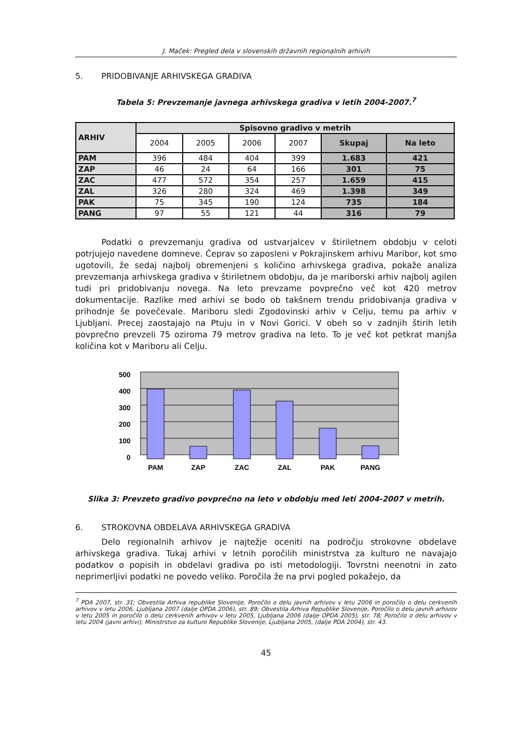J. Maček: Pregled dela v slovenskih državnih regionalnih arhivih
5. PRIDOBIVANJE ARHIVSKEGA GRADIVA
Tabela 5: Prevzemanje javnega arhivskega gradiva v letih 2004-2007.<sup>7</sup>
| ARHIV | Spisovno gradivo v metrih | | | | | |
| --- | --- | --- | --- | --- | --- | --- |
| | 2004 | 2005 | 2006 | 2007 | Skupaj | Na leto |
| PAM | 396 | 484 | 404 | 399 | 1.683 | 421 |
| ZAP | 46 | 24 | 64 | 166 | 301 | 75 |
| ZAC | 477 | 572 | 354 | 257 | 1.659 | 415 |
| ZAL | 326 | 280 | 324 | 469 | 1.398 | 349 |
| PAK | 75 | 345 | 190 | 124 | 735 | 184 |
| PANG | 97 | 55 | 121 | 44 | 316 | 79 |
Podatki o prevzemanju gradiva od ustvarjalcev v štiriletnem obdobju v celoti potrjujejo navedene domneve. Čeprav so zaposleni v Pokrajinskem arhivu Maribor, kot smo ugotovili, že sedaj najbolj obremenjeni s količino arhivskega gradiva, pokaže analiza prevzemanja arhivskega gradiva v štiriletnem obdobju, da je mariborski arhiv najbolj agilen tudi pri pridobivanju novega. Na leto prevzame povprečno več kot 420 metrov dokumentacije. Razlike med arhivi se bodo ob takšnem trendu pridobivanja gradiva v prihodnje še povečevale. Mariboru sledi Zgodovinski arhiv v Celju, temu pa arhiv v Ljubljani. Precej zaostajajo na Ptuju in v Novi Gorici. V obeh so v zadnjih štirih letih povprečno prevzeli 75 oziroma 79 metrov gradiva na leto. To je več kot petkrat manjša količina kot v Mariboru ali Celju.
500
400
300
200
100
0
PAM
ZAP
ZAC
ZAL
PAK
PANG
Slika 3: Prevzeto gradivo povprečno na leto v obdobju med leti 2004-2007 v metrih.
6. STROKOVNA OBDELAVA ARHIVSKEGA GRADIVA
Delo regionalnih arhivov je najtežje oceniti na področju strokovne obdelave arhivskega gradiva. Tukaj arhivi v letnih poročilih ministrstva za kulturo ne navajajo podatkov o popisih in obdelavi gradiva po isti metodologiji. Tovrstni neenotni in zato neprimerljivi podatki ne povedo veliko. Poročila že na prvi pogled pokažejo, da
<sup>7</sup> PDA 2007, str. 31; Obvestila Arhiva republike Slovenije, Poročilo o delu javnih arhivov v letu 2006 in poročilo o delu cerkvenih arhivov v letu 2006, Ljubljana 2007 (dalje OPDA 2006), str. 89; Obvestila Arhiva Republike Slovenije, Poročilo o delu javnih arhivov v letu 2005 in poročilo o delu cerkvenih arhivov v letu 2005, Ljubljana 2006 (dalje OPDA 2005), str. 78; Poročilo o delu arhivov v letu 2004 (javni arhivi), Ministrstvo za kulturo Republike Slovenije, Ljubljana 2005, (dalje PDA 2004), str. 43.
45